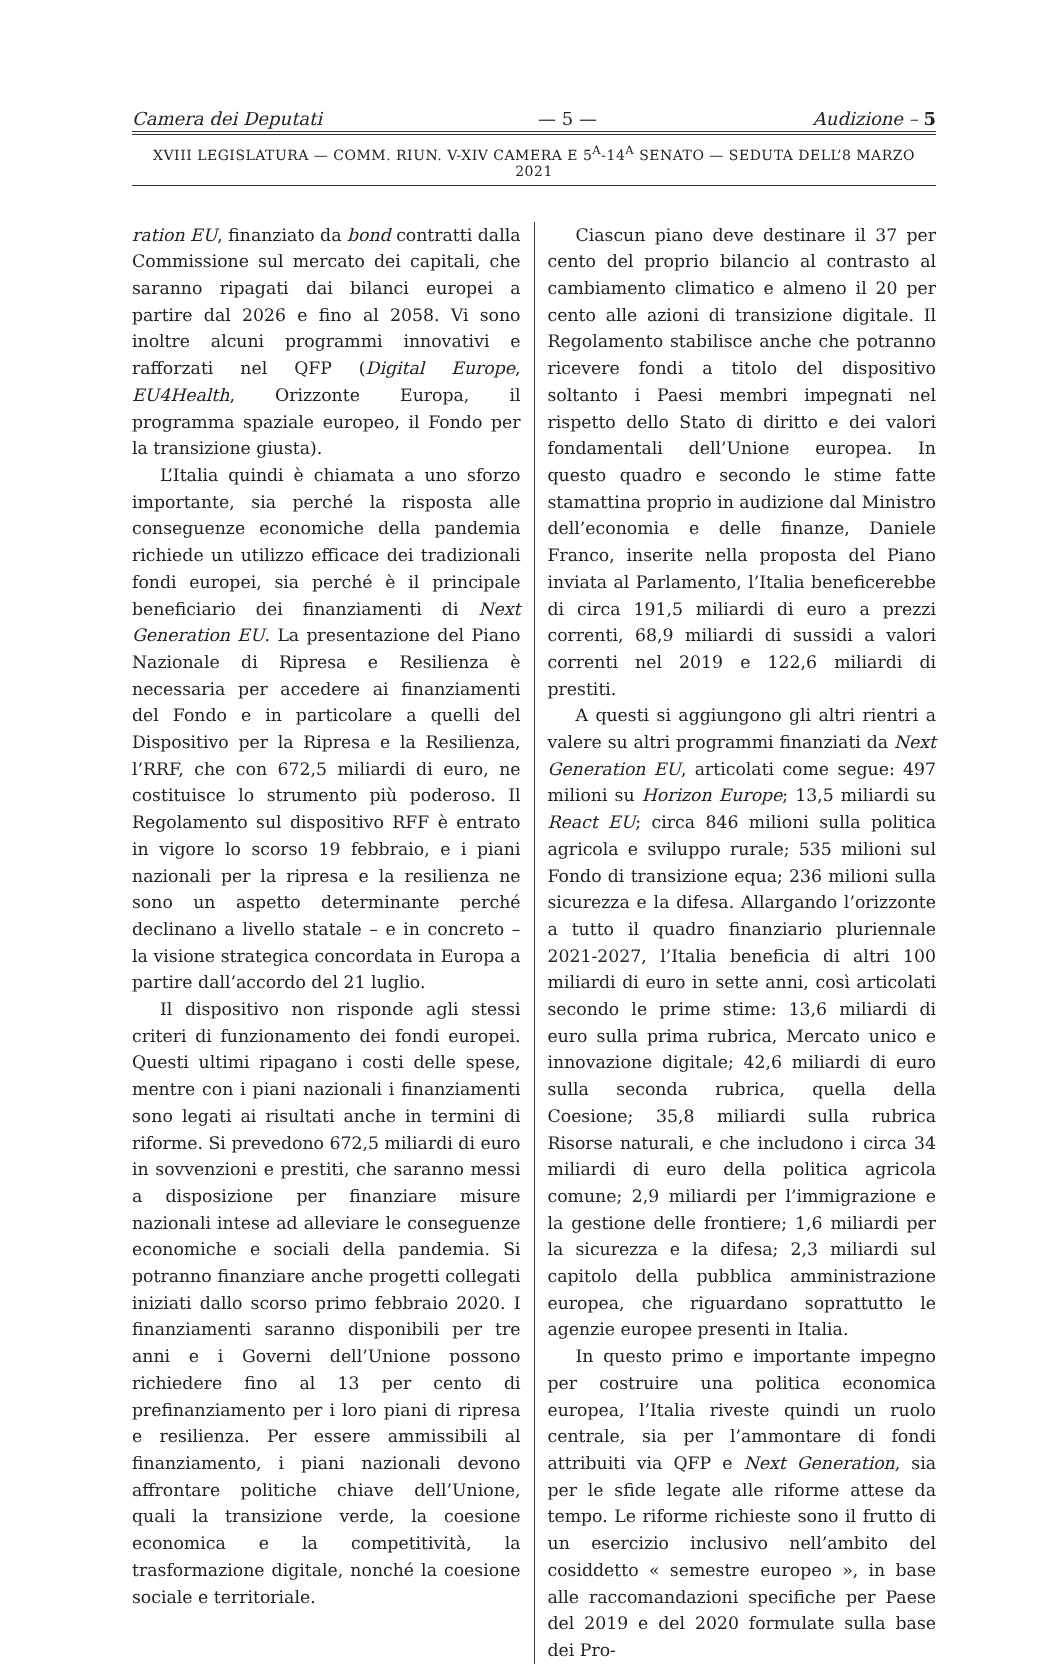Camera dei Deputati — 5 — Audizione – 5
XVIII LEGISLATURA — COMM. RIUN. V-XIV CAMERA E 5<sup>A</sup>-14<sup>A</sup> SENATO — SEDUTA DELL’8 MARZO 2021
ration EU, finanziato da bond contratti dalla Commissione sul mercato dei capitali, che saranno ripagati dai bilanci europei a partire dal 2026 e fino al 2058. Vi sono inoltre alcuni programmi innovativi e rafforzati nel QFP (Digital Europe, EU4Health, Orizzonte Europa, il programma spaziale europeo, il Fondo per la transizione giusta).
L’Italia quindi è chiamata a uno sforzo importante, sia perché la risposta alle conseguenze economiche della pandemia richiede un utilizzo efficace dei tradizionali fondi europei, sia perché è il principale beneficiario dei finanziamenti di Next Generation EU. La presentazione del Piano Nazionale di Ripresa e Resilienza è necessaria per accedere ai finanziamenti del Fondo e in particolare a quelli del Dispositivo per la Ripresa e la Resilienza, l’RRF, che con 672,5 miliardi di euro, ne costituisce lo strumento più poderoso. Il Regolamento sul dispositivo RFF è entrato in vigore lo scorso 19 febbraio, e i piani nazionali per la ripresa e la resilienza ne sono un aspetto determinante perché declinano a livello statale – e in concreto – la visione strategica concordata in Europa a partire dall’accordo del 21 luglio.
Il dispositivo non risponde agli stessi criteri di funzionamento dei fondi europei. Questi ultimi ripagano i costi delle spese, mentre con i piani nazionali i finanziamenti sono legati ai risultati anche in termini di riforme. Si prevedono 672,5 miliardi di euro in sovvenzioni e prestiti, che saranno messi a disposizione per finanziare misure nazionali intese ad alleviare le conseguenze economiche e sociali della pandemia. Si potranno finanziare anche progetti collegati iniziati dallo scorso primo febbraio 2020. I finanziamenti saranno disponibili per tre anni e i Governi dell’Unione possono richiedere fino al 13 per cento di prefinanziamento per i loro piani di ripresa e resilienza. Per essere ammissibili al finanziamento, i piani nazionali devono affrontare politiche chiave dell’Unione, quali la transizione verde, la coesione economica e la competitività, la trasformazione digitale, nonché la coesione sociale e territoriale.
Ciascun piano deve destinare il 37 per cento del proprio bilancio al contrasto al cambiamento climatico e almeno il 20 per cento alle azioni di transizione digitale. Il Regolamento stabilisce anche che potranno ricevere fondi a titolo del dispositivo soltanto i Paesi membri impegnati nel rispetto dello Stato di diritto e dei valori fondamentali dell’Unione europea. In questo quadro e secondo le stime fatte stamattina proprio in audizione dal Ministro dell’economia e delle finanze, Daniele Franco, inserite nella proposta del Piano inviata al Parlamento, l’Italia beneficerebbe di circa 191,5 miliardi di euro a prezzi correnti, 68,9 miliardi di sussidi a valori correnti nel 2019 e 122,6 miliardi di prestiti.
A questi si aggiungono gli altri rientri a valere su altri programmi finanziati da Next Generation EU, articolati come segue: 497 milioni su Horizon Europe; 13,5 miliardi su React EU; circa 846 milioni sulla politica agricola e sviluppo rurale; 535 milioni sul Fondo di transizione equa; 236 milioni sulla sicurezza e la difesa. Allargando l’orizzonte a tutto il quadro finanziario pluriennale 2021-2027, l’Italia beneficia di altri 100 miliardi di euro in sette anni, così articolati secondo le prime stime: 13,6 miliardi di euro sulla prima rubrica, Mercato unico e innovazione digitale; 42,6 miliardi di euro sulla seconda rubrica, quella della Coesione; 35,8 miliardi sulla rubrica Risorse naturali, e che includono i circa 34 miliardi di euro della politica agricola comune; 2,9 miliardi per l’immigrazione e la gestione delle frontiere; 1,6 miliardi per la sicurezza e la difesa; 2,3 miliardi sul capitolo della pubblica amministrazione europea, che riguardano soprattutto le agenzie europee presenti in Italia.
In questo primo e importante impegno per costruire una politica economica europea, l’Italia riveste quindi un ruolo centrale, sia per l’ammontare di fondi attribuiti via QFP e Next Generation, sia per le sfide legate alle riforme attese da tempo. Le riforme richieste sono il frutto di un esercizio inclusivo nell’ambito del cosiddetto « semestre europeo », in base alle raccomandazioni specifiche per Paese del 2019 e del 2020 formulate sulla base dei Pro-